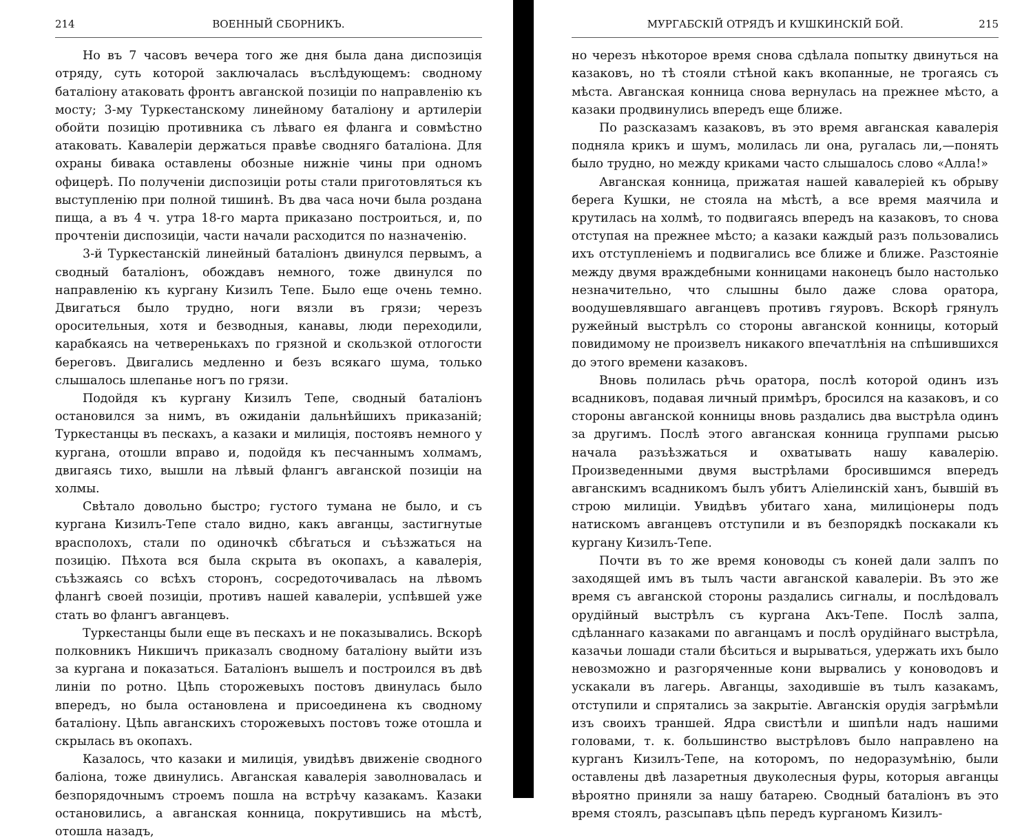214 ВОЕННЫЙ СБОРНИКЪ.
Но въ 7 часовъ вечера того же дня была дана диспозиція отряду, суть которой заключалась въслѣдующемъ: сводному баталіону атаковать фронтъ авганской позиціи по направленію къ мосту; 3-му Туркестанскому линейному баталіону и артилеріи обойти позицію противника съ лѣваго ея фланга и совмѣстно атаковать. Кавалеріи держаться правѣе сводняго баталіона. Для охраны бивака оставлены обозные нижніе чины при одномъ офицерѣ. По полученіи диспозиціи роты стали приготовляться къ выступленію при полной тишинѣ. Въ два часа ночи была роздана пища, а въ 4 ч. утра 18-го марта приказано построиться, и, по прочтеніи диспозиціи, части начали расходится по назначенію.
3-й Туркестанскій линейный баталіонъ двинулся первымъ, а сводный баталіонъ, обождавъ немного, тоже двинулся по направленію къ кургану Кизилъ Тепе. Было еще очень темно. Двигаться было трудно, ноги вязли въ грязи; черезъ оросительныя, хотя и безводныя, канавы, люди переходили, карабкаясь на четверенькахъ по грязной и скользкой отлогости береговъ. Двигались медленно и безъ всякаго шума, только слышалось шлепанье ногъ по грязи.
Подойдя къ кургану Кизилъ Тепе, сводный баталіонъ остановился за нимъ, въ ожиданіи дальнѣйшихъ приказаній; Туркестанцы въ пескахъ, а казаки и милиція, постоявъ немного у кургана, отошли вправо и, подойдя къ песчаннымъ холмамъ, двигаясь тихо, вышли на лѣвый флангъ авганской позиціи на холмы.
Свѣтало довольно быстро; густого тумана не было, и съ кургана Кизилъ-Тепе стало видно, какъ авганцы, застигнутые врасполохъ, стали по одиночкѣ сбѣгаться и съѣзжаться на позицію. Пѣхота вся была скрыта въ окопахъ, а кавалерія, съѣзжаясь со всѣхъ сторонъ, сосредоточивалась на лѣвомъ флангѣ своей позиціи, противъ нашей кавалеріи, успѣвшей уже стать во флангъ авганцевъ.
Туркестанцы были еще въ пескахъ и не показывались. Вскорѣ полковникъ Никшичъ приказалъ сводному баталіону выйти изъ за кургана и показаться. Баталіонъ вышелъ и построился въ двѣ линіи по ротно. Цѣпь сторожевыхъ постовъ двинулась было впередъ, но была остановлена и присоединена къ сводному баталіону. Цѣпь авганскихъ сторожевыхъ постовъ тоже отошла и скрылась въ окопахъ.
Казалось, что казаки и милиція, увидѣвъ движеніе сводного баліона, тоже двинулись. Авганская кавалерія заволновалась и безпорядочнымъ строемъ пошла на встрѣчу казакамъ. Казаки остановились, а авганская конница, покрутившись на мѣстѣ, отошла назадъ,
МУРГАБСКІЙ ОТРЯДЪ И КУШКИНСКІЙ БОЙ. 215
но черезъ нѣкоторое время снова сдѣлала попытку двинуться на казаковъ, но тѣ стояли стѣной какъ вкопанные, не трогаясь съ мѣста. Авганская конница снова вернулась на прежнее мѣсто, а казаки продвинулись впередъ еще ближе.
По разсказамъ казаковъ, въ это время авганская кавалерія подняла крикъ и шумъ, молилась ли она, ругалась ли,—понять было трудно, но между криками часто слышалось слово «Алла!»
Авганская конница, прижатая нашей кавалеріей къ обрыву берега Кушки, не стояла на мѣстѣ, а все время маячила и крутилась на холмѣ, то подвигаясь впередъ на казаковъ, то снова отступая на прежнее мѣсто; а казаки каждый разъ пользовались ихъ отступленіемъ и подвигались все ближе и ближе. Разстояніе между двумя враждебными конницами наконецъ было настолько незначительно, что слышны было даже слова оратора, воодушевлявшаго авганцевъ противъ гяуровъ. Вскорѣ грянулъ ружейный выстрѣлъ со стороны авганской конницы, который повидимому не произвелъ никакого впечатлѣнія на спѣшившихся до этого времени казаковъ.
Вновь полилась рѣчь оратора, послѣ которой одинъ изъ всадниковъ, подавая личный примѣръ, бросился на казаковъ, и со стороны авганской конницы вновь раздались два выстрѣла одинъ за другимъ. Послѣ этого авганская конница группами рысью начала разъѣзжаться и охватывать нашу кавалерію. Произведенными двумя выстрѣлами бросившимся впередъ авганскимъ всадникомъ былъ убитъ Аліелинскій ханъ, бывшій въ строю милиціи. Увидѣвъ убитаго хана, милиціонеры подъ натискомъ авганцевъ отступили и въ безпорядкѣ поскакали къ кургану Кизилъ-Тепе.
Почти въ то же время коноводы съ коней дали залпъ по заходящей имъ въ тылъ части авганской кавалеріи. Въ это же время съ авганской стороны раздались сигналы, и послѣдовалъ орудійный выстрѣлъ съ кургана Акъ-Тепе. Послѣ залпа, сдѣланнаго казаками по авганцамъ и послѣ орудійнаго выстрѣла, казачьи лошади стали бѣситься и вырываться, удержать ихъ было невозможно и разгоряченные кони вырвались у коноводовъ и ускакали въ лагерь. Авганцы, заходившіе въ тылъ казакамъ, отступили и спрятались за закрытіе. Авганскія орудія загрѣмѣли изъ своихъ траншей. Ядра свистѣли и шипѣли надъ нашими головами, т. к. большинство выстрѣловъ было направлено на курганъ Кизилъ-Тепе, на которомъ, по недоразумѣнію, были оставлены двѣ лазаретныя двуколесныя фуры, которыя авганцы вѣроятно приняли за нашу батарею. Сводный баталіонъ въ это время стоялъ, разсыпавъ цѣпь передъ курганомъ Кизилъ-